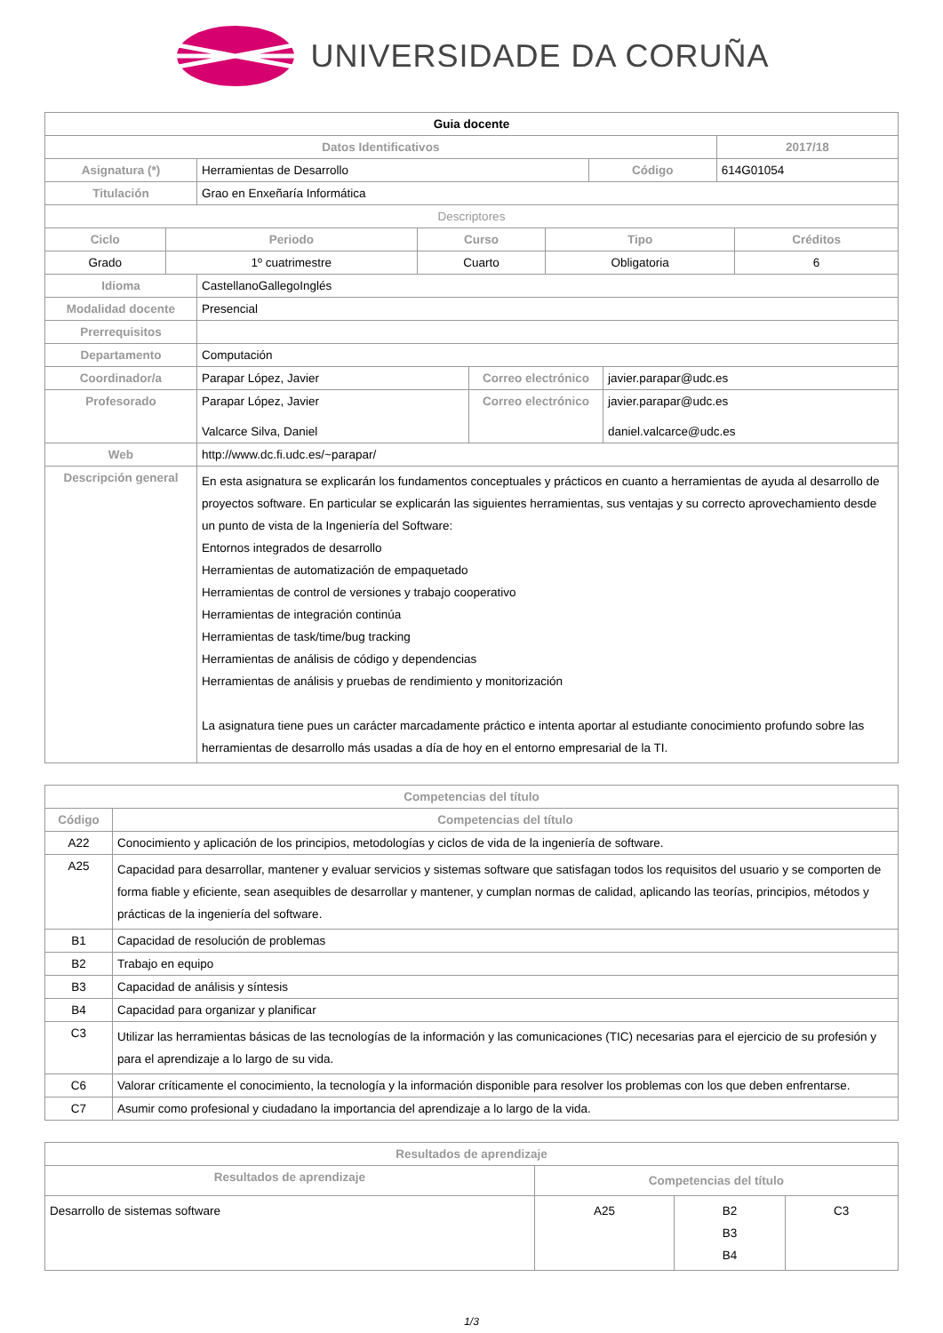UNIVERSIDADE DA CORUÑA
| Guia docente | | | |
| Datos Identificativos | | | 2017/18 |
| Asignatura (*) | Herramientas de Desarrollo | Código | 614G01054 |
| Titulación | Grao en Enxeñaría Informática | | |
| Descriptores | | | |
| Ciclo | Periodo | Curso | Tipo | Créditos |
| --- | --- | --- | --- | --- |
| Grado | 1º cuatrimestre | Cuarto | Obligatoria | 6 |
| Idioma | CastellanoGallegoInglés | | |
| Modalidad docente | Presencial | | |
| Prerrequisitos | | | |
| Departamento | Computación | | |
| Coordinador/a | Parapar López, Javier | Correo electrónico | javier.parapar@udc.es |
| Profesorado | Parapar López, Javier Valcarce Silva, Daniel | Correo electrónico | javier.parapar@udc.es daniel.valcarce@udc.es |
| Web | http://www.dc.fi.udc.es/~parapar/ | | |
| Descripción general | En esta asignatura se explicarán los fundamentos conceptuales y prácticos en cuanto a herramientas de ayuda al desarrollo de proyectos software. En particular se explicarán las siguientes herramientas, sus ventajas y su correcto aprovechamiento desde un punto de vista de la Ingeniería del Software: Entornos integrados de desarrollo Herramientas de automatización de empaquetado Herramientas de control de versiones y trabajo cooperativo Herramientas de integración continúa Herramientas de task/time/bug tracking Herramientas de análisis de código y dependencias Herramientas de análisis y pruebas de rendimiento y monitorización La asignatura tiene pues un carácter marcadamente práctico e intenta aportar al estudiante conocimiento profundo sobre las herramientas de desarrollo más usadas a día de hoy en el entorno empresarial de la TI. | | |
| Competencias del título | |
| --- | --- |
| Código | Competencias del título |
| A22 | Conocimiento y aplicación de los principios, metodologías y ciclos de vida de la ingeniería de software. |
| A25 | Capacidad para desarrollar, mantener y evaluar servicios y sistemas software que satisfagan todos los requisitos del usuario y se comporten de forma fiable y eficiente, sean asequibles de desarrollar y mantener, y cumplan normas de calidad, aplicando las teorías, principios, métodos y prácticas de la ingeniería del software. |
| B1 | Capacidad de resolución de problemas |
| B2 | Trabajo en equipo |
| B3 | Capacidad de análisis y síntesis |
| B4 | Capacidad para organizar y planificar |
| C3 | Utilizar las herramientas básicas de las tecnologías de la información y las comunicaciones (TIC) necesarias para el ejercicio de su profesión y para el aprendizaje a lo largo de su vida. |
| C6 | Valorar críticamente el conocimiento, la tecnología y la información disponible para resolver los problemas con los que deben enfrentarse. |
| C7 | Asumir como profesional y ciudadano la importancia del aprendizaje a lo largo de la vida. |
| Resultados de aprendizaje | | | |
| --- | --- | --- | --- |
| Resultados de aprendizaje | Competencias del título | | |
| Desarrollo de sistemas software | A25 | B2 B3 B4 | C3 |
1/3